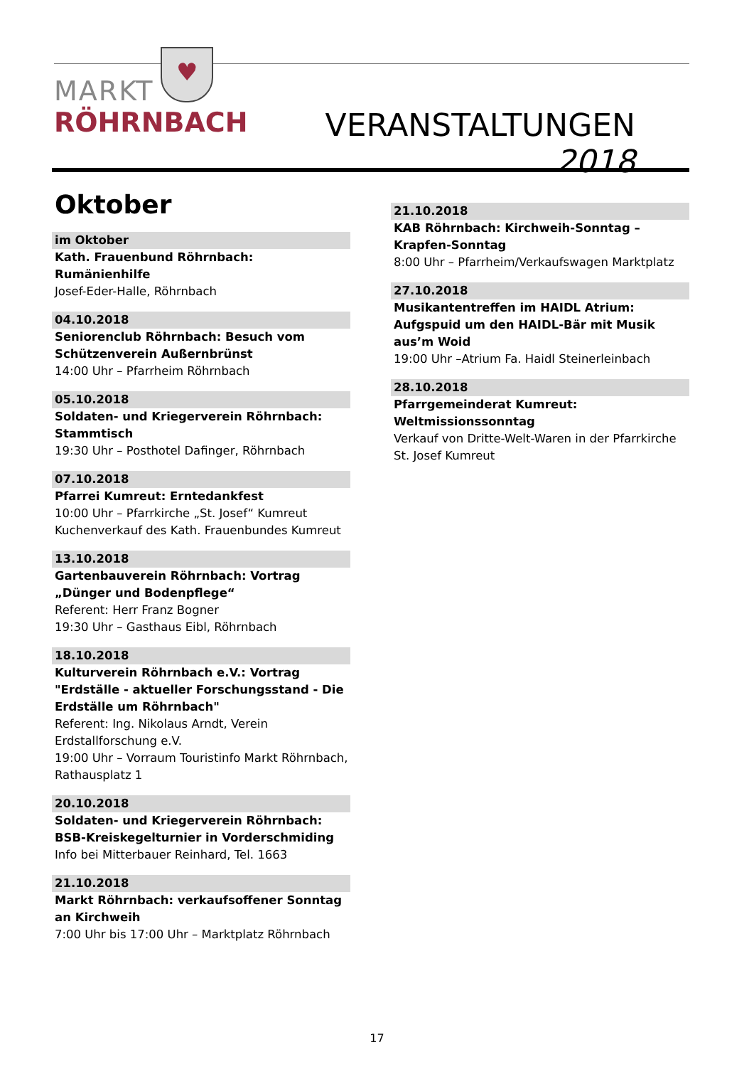♥
MARKT
RÖHRNBACH
VERANSTALTUNGEN 2018
Oktober
im Oktober
Kath. Frauenbund Röhrnbach: Rumänienhilfe
Josef-Eder-Halle, Röhrnbach
04.10.2018
Seniorenclub Röhrnbach: Besuch vom Schützenverein Außernbrünst
14:00 Uhr – Pfarrheim Röhrnbach
05.10.2018
Soldaten- und Kriegerverein Röhrnbach: Stammtisch
19:30 Uhr – Posthotel Dafinger, Röhrnbach
07.10.2018
Pfarrei Kumreut: Erntedankfest
10:00 Uhr – Pfarrkirche „St. Josef“ Kumreut
Kuchenverkauf des Kath. Frauenbundes Kumreut
13.10.2018
Gartenbauverein Röhrnbach: Vortrag „Dünger und Bodenpflege“
Referent: Herr Franz Bogner
19:30 Uhr – Gasthaus Eibl, Röhrnbach
18.10.2018
Kulturverein Röhrnbach e.V.: Vortrag "Erdställe - aktueller Forschungsstand - Die Erdställe um Röhrnbach"
Referent: Ing. Nikolaus Arndt, Verein Erdstallforschung e.V.
19:00 Uhr – Vorraum Touristinfo Markt Röhrnbach, Rathausplatz 1
20.10.2018
Soldaten- und Kriegerverein Röhrnbach: BSB-Kreiskegelturnier in Vorderschmiding
Info bei Mitterbauer Reinhard, Tel. 1663
21.10.2018
Markt Röhrnbach: verkaufsoffener Sonntag an Kirchweih
7:00 Uhr bis 17:00 Uhr – Marktplatz Röhrnbach
21.10.2018
KAB Röhrnbach: Kirchweih-Sonntag – Krapfen-Sonntag
8:00 Uhr – Pfarrheim/Verkaufswagen Marktplatz
27.10.2018
Musikantentreffen im HAIDL Atrium: Aufgspuid um den HAIDL-Bär mit Musik aus’m Woid
19:00 Uhr –Atrium Fa. Haidl Steinerleinbach
28.10.2018
Pfarrgemeinderat Kumreut: Weltmissionssonntag
Verkauf von Dritte-Welt-Waren in der Pfarrkirche St. Josef Kumreut
17